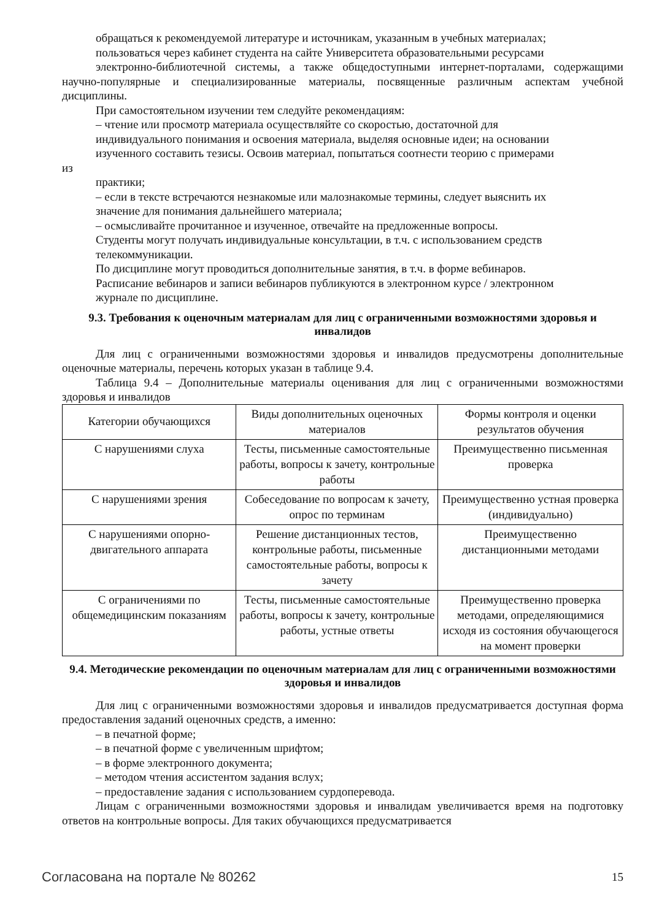обращаться к рекомендуемой литературе и источникам, указанным в учебных материалах;
пользоваться через кабинет студента на сайте Университета образовательными ресурсами
электронно-библиотечной системы, а также общедоступными интернет-порталами, содержащими научно-популярные и специализированные материалы, посвященные различным аспектам учебной дисциплины.
При самостоятельном изучении тем следуйте рекомендациям:
– чтение или просмотр материала осуществляйте со скоростью, достаточной для
индивидуального понимания и освоения материала, выделяя основные идеи; на основании
изученного составить тезисы. Освоив материал, попытаться соотнести теорию с примерами
из
практики;
– если в тексте встречаются незнакомые или малознакомые термины, следует выяснить их
значение для понимания дальнейшего материала;
– осмысливайте прочитанное и изученное, отвечайте на предложенные вопросы.
Студенты могут получать индивидуальные консультации, в т.ч. с использованием средств
телекоммуникации.
По дисциплине могут проводиться дополнительные занятия, в т.ч. в форме вебинаров.
Расписание вебинаров и записи вебинаров публикуются в электронном курсе / электронном
журнале по дисциплине.
9.3. Требования к оценочным материалам для лиц с ограниченными возможностями здоровья и инвалидов
Для лиц с ограниченными возможностями здоровья и инвалидов предусмотрены дополнительные оценочные материалы, перечень которых указан в таблице 9.4.
Таблица 9.4 – Дополнительные материалы оценивания для лиц с ограниченными возможностями здоровья и инвалидов
| Категории обучающихся | Виды дополнительных оценочных материалов | Формы контроля и оценки результатов обучения |
| С нарушениями слуха | Тесты, письменные самостоятельные работы, вопросы к зачету, контрольные работы | Преимущественно письменная проверка |
| С нарушениями зрения | Собеседование по вопросам к зачету, опрос по терминам | Преимущественно устная проверка (индивидуально) |
| С нарушениями опорно-двигательного аппарата | Решение дистанционных тестов, контрольные работы, письменные самостоятельные работы, вопросы к зачету | Преимущественно дистанционными методами |
| С ограничениями по общемедицинским показаниям | Тесты, письменные самостоятельные работы, вопросы к зачету, контрольные работы, устные ответы | Преимущественно проверка методами, определяющимися исходя из состояния обучающегося на момент проверки |
9.4. Методические рекомендации по оценочным материалам для лиц с ограниченными возможностями здоровья и инвалидов
Для лиц с ограниченными возможностями здоровья и инвалидов предусматривается доступная форма предоставления заданий оценочных средств, а именно:
– в печатной форме;
– в печатной форме с увеличенным шрифтом;
– в форме электронного документа;
– методом чтения ассистентом задания вслух;
– предоставление задания с использованием сурдоперевода.
Лицам с ограниченными возможностями здоровья и инвалидам увеличивается время на подготовку ответов на контрольные вопросы. Для таких обучающихся предусматривается
Согласована на портале № 80262 15